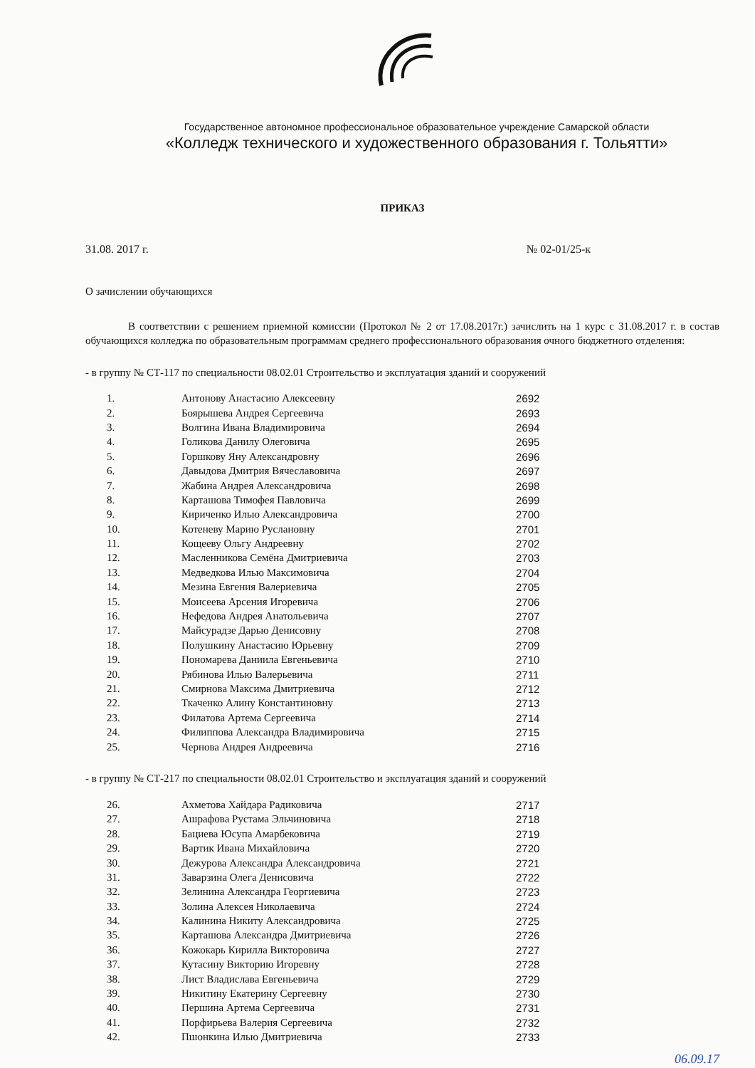Государственное автономное профессиональное образовательное учреждение Самарской области
«Колледж технического и художественного образования г. Тольятти»
ПРИКАЗ
31.08. 2017 г. № 02-01/25-к
О зачислении обучающихся
В соответствии с решением приемной комиссии (Протокол № 2 от 17.08.2017г.) зачислить на 1 курс с 31.08.2017 г. в состав обучающихся колледжа по образовательным программам среднего профессионального образования очного бюджетного отделения:
- в группу № СТ-117 по специальности 08.02.01 Строительство и эксплуатация зданий и сооружений
| 1. | Антонову Анастасию Алексеевну | 2692 |
| 2. | Боярышева Андрея Сергеевича | 2693 |
| 3. | Волгина Ивана Владимировича | 2694 |
| 4. | Голикова Данилу Олеговича | 2695 |
| 5. | Горшкову Яну Александровну | 2696 |
| 6. | Давыдова Дмитрия Вячеславовича | 2697 |
| 7. | Жабина Андрея Александровича | 2698 |
| 8. | Карташова Тимофея Павловича | 2699 |
| 9. | Кириченко Илью Александровича | 2700 |
| 10. | Котеневу Марию Руслановну | 2701 |
| 11. | Кощееву Ольгу Андреевну | 2702 |
| 12. | Масленникова Семёна Дмитриевича | 2703 |
| 13. | Медведкова Илью Максимовича | 2704 |
| 14. | Мезина Евгения Валериевича | 2705 |
| 15. | Моисеева Арсения Игоревича | 2706 |
| 16. | Нефедова Андрея Анатольевича | 2707 |
| 17. | Майсурадзе Дарью Денисовну | 2708 |
| 18. | Полушкину Анастасию Юрьевну | 2709 |
| 19. | Пономарева Даниила Евгеньевича | 2710 |
| 20. | Рябинова Илью Валерьевича | 2711 |
| 21. | Смирнова Максима Дмитриевича | 2712 |
| 22. | Ткаченко Алину Константиновну | 2713 |
| 23. | Филатова Артема Сергеевича | 2714 |
| 24. | Филиппова Александра Владимировича | 2715 |
| 25. | Чернова Андрея Андреевича | 2716 |
- в группу № СТ-217 по специальности 08.02.01 Строительство и эксплуатация зданий и сооружений
| 26. | Ахметова Хайдара Радиковича | 2717 |
| 27. | Ашрафова Рустама Эльчиновича | 2718 |
| 28. | Бациева Юсупа Амарбековича | 2719 |
| 29. | Вартик Ивана Михайловича | 2720 |
| 30. | Дежурова Александра Александровича | 2721 |
| 31. | Заварзина Олега Денисовича | 2722 |
| 32. | Зелинина Александра Георгиевича | 2723 |
| 33. | Золина Алексея Николаевича | 2724 |
| 34. | Калинина Никиту Александровича | 2725 |
| 35. | Карташова Александра Дмитриевича | 2726 |
| 36. | Кожокарь Кирилла Викторовича | 2727 |
| 37. | Кутасину Викторию Игоревну | 2728 |
| 38. | Лист Владислава Евгеньевича | 2729 |
| 39. | Никитину Екатерину Сергеевну | 2730 |
| 40. | Першина Артема Сергеевича | 2731 |
| 41. | Порфирьева Валерия Сергеевича | 2732 |
| 42. | Пшонкина Илью Дмитриевича | 2733 |
06.09.17